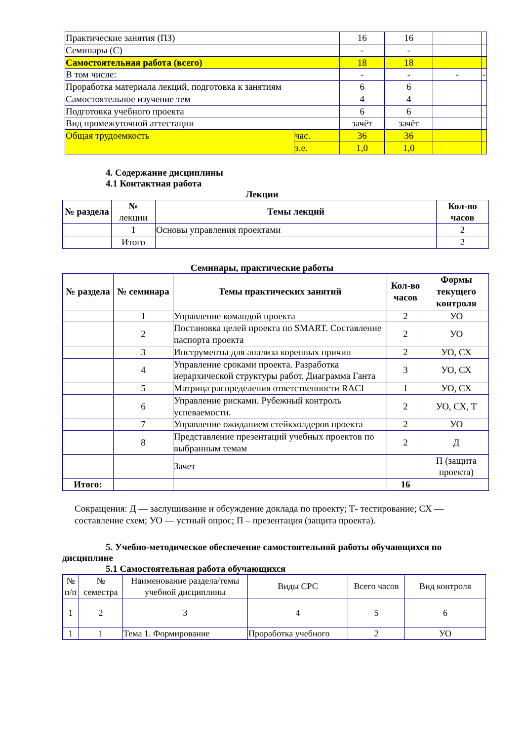| Практические занятия (ПЗ) | | 16 | 16 | | |
| Семинары (С) | | - | - | | |
| Самостоятельная работа (всего) | | 18 | 18 | | |
| В том числе: | | - | - | - | - |
| Проработка материала лекций, подготовка к занятиям | | 6 | 6 | | |
| Самостоятельное изучение тем | | 4 | 4 | | |
| Подготовка учебного проекта | | 6 | 6 | | |
| Вид промежуточной аттестации | | зачёт | зачёт | | |
| Общая трудоемкость | час. | 36 | 36 | | |
| | з.е. | 1,0 | 1,0 | | |
4. Содержание дисциплины
4.1 Контактная работа
Лекции
| № раздела | № лекции | Темы лекций | Кол-во часов |
| | 1 | Основы управления проектами | 2 |
| | Итого | | 2 |
Семинары, практические работы
| № раздела | № семинара | Темы практических занятий | Кол-во часов | Формы текущего контроля |
| --- | --- | --- | --- | --- |
| | 1 | Управление командой проекта | 2 | УО |
| | 2 | Постановка целей проекта по SMART. Составление паспорта проекта | 2 | УО |
| | 3 | Инструменты для анализа коренных причин | 2 | УО, СХ |
| | 4 | Управление сроками проекта. Разработка иерархической структуры работ. Диаграмма Ганта | 3 | УО, СХ |
| | 5 | Матрица распределения ответственности RACI | 1 | УО, СХ |
| | 6 | Управление рисками. Рубежный контроль успеваемости. | 2 | УО, СХ, Т |
| | 7 | Управление ожиданием стейкхолдеров проекта | 2 | УО |
| | 8 | Представление презентаций учебных проектов по выбранным темам | 2 | Д |
| | | Зачет | | П (защита проекта) |
| Итого: | | | 16 | |
Сокращения: Д — заслушивание и обсуждение доклада по проекту; Т- тестирование; СХ — составление схем; УО — устный опрос; П – презентация (защита проекта).
5. Учебно-методическое обеспечение самостоятельной работы обучающихся по дисциплине
5.1 Самостоятельная работа обучающихся
| № п/п | № семестра | Наименование раздела/темы учебной дисциплины | Виды СРС | Всего часов | Вид контроля |
| 1 | 2 | 3 | 4 | 5 | 6 |
| 1 | 1 | Тема 1. Формирование | Проработка учебного | 2 | УО |